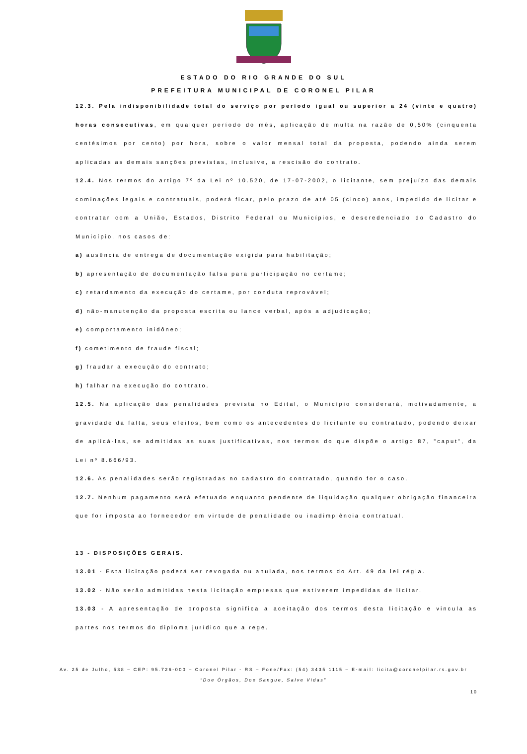ESTADO DO RIO GRANDE DO SUL
PREFEITURA MUNICIPAL DE CORONEL PILAR
12.3. Pela indisponibilidade total do serviço por período igual ou superior a 24 (vinte e quatro) horas consecutivas, em qualquer período do mês, aplicação de multa na razão de 0,50% (cinquenta centésimos por cento) por hora, sobre o valor mensal total da proposta, podendo ainda serem aplicadas as demais sanções previstas, inclusive, a rescisão do contrato.
12.4. Nos termos do artigo 7º da Lei nº 10.520, de 17-07-2002, o licitante, sem prejuízo das demais cominações legais e contratuais, poderá ficar, pelo prazo de até 05 (cinco) anos, impedido de licitar e contratar com a União, Estados, Distrito Federal ou Municípios, e descredenciado do Cadastro do Município, nos casos de:
a) ausência de entrega de documentação exigida para habilitação;
b) apresentação de documentação falsa para participação no certame;
c) retardamento da execução do certame, por conduta reprovável;
d) não-manutenção da proposta escrita ou lance verbal, após a adjudicação;
e) comportamento inidôneo;
f) cometimento de fraude fiscal;
g) fraudar a execução do contrato;
h) falhar na execução do contrato.
12.5. Na aplicação das penalidades prevista no Edital, o Município considerará, motivadamente, a gravidade da falta, seus efeitos, bem como os antecedentes do licitante ou contratado, podendo deixar de aplicá-las, se admitidas as suas justificativas, nos termos do que dispõe o artigo 87, "caput", da Lei nº 8.666/93.
12.6. As penalidades serão registradas no cadastro do contratado, quando for o caso.
12.7. Nenhum pagamento será efetuado enquanto pendente de liquidação qualquer obrigação financeira que for imposta ao fornecedor em virtude de penalidade ou inadimplência contratual.
13 - DISPOSIÇÕES GERAIS.
13.01 - Esta licitação poderá ser revogada ou anulada, nos termos do Art. 49 da lei régia.
13.02 - Não serão admitidas nesta licitação empresas que estiverem impedidas de licitar.
13.03 - A apresentação de proposta significa a aceitação dos termos desta licitação e vincula as partes nos termos do diploma jurídico que a rege.
Av. 25 de Julho, 538 – CEP: 95.726-000 – Coronel Pilar - RS – Fone/Fax: (54) 3435 1115 – E-mail: licita@coronelpilar.rs.gov.br
“Doe Órgãos, Doe Sangue, Salve Vidas”
10